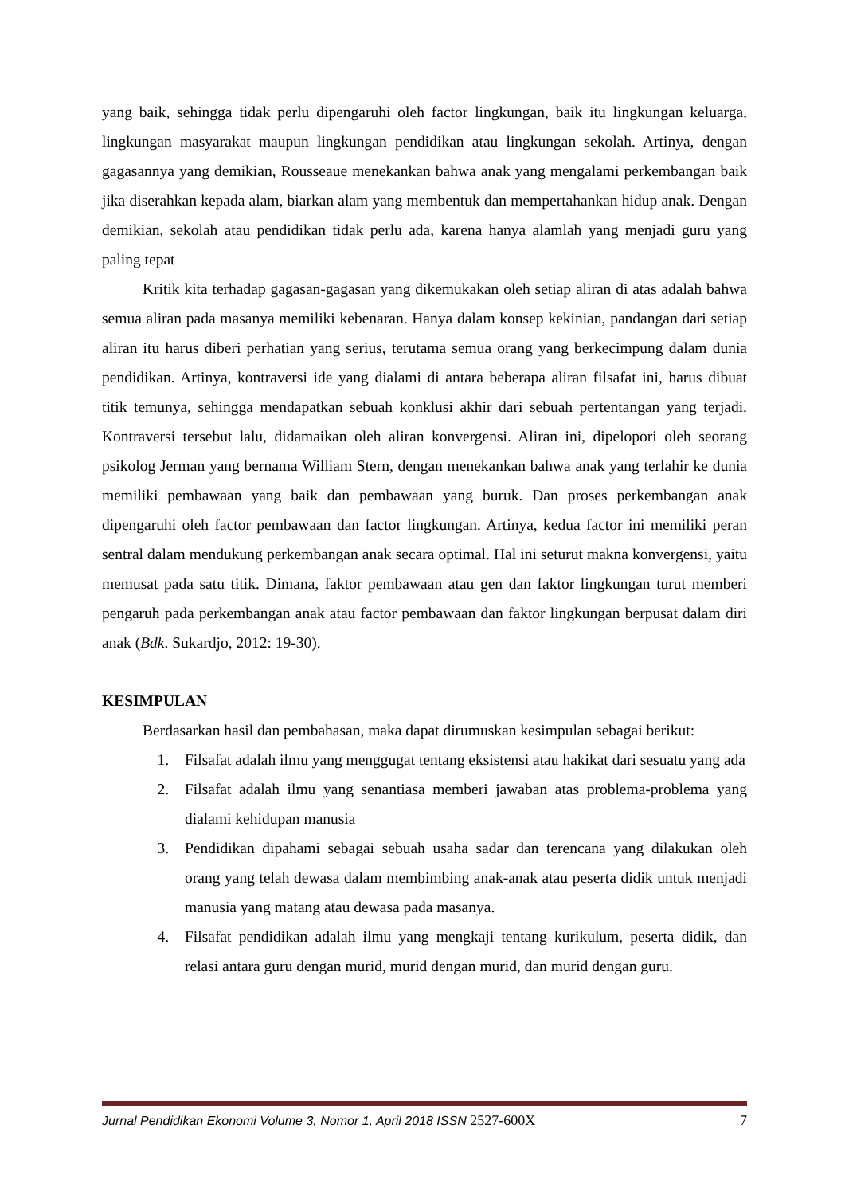yang baik, sehingga tidak perlu dipengaruhi oleh factor lingkungan, baik itu lingkungan keluarga, lingkungan masyarakat maupun lingkungan pendidikan atau lingkungan sekolah. Artinya, dengan gagasannya yang demikian, Rousseaue menekankan bahwa anak yang mengalami perkembangan baik jika diserahkan kepada alam, biarkan alam yang membentuk dan mempertahankan hidup anak. Dengan demikian, sekolah atau pendidikan tidak perlu ada, karena hanya alamlah yang menjadi guru yang paling tepat
Kritik kita terhadap gagasan-gagasan yang dikemukakan oleh setiap aliran di atas adalah bahwa semua aliran pada masanya memiliki kebenaran. Hanya dalam konsep kekinian, pandangan dari setiap aliran itu harus diberi perhatian yang serius, terutama semua orang yang berkecimpung dalam dunia pendidikan. Artinya, kontraversi ide yang dialami di antara beberapa aliran filsafat ini, harus dibuat titik temunya, sehingga mendapatkan sebuah konklusi akhir dari sebuah pertentangan yang terjadi. Kontraversi tersebut lalu, didamaikan oleh aliran konvergensi. Aliran ini, dipelopori oleh seorang psikolog Jerman yang bernama William Stern, dengan menekankan bahwa anak yang terlahir ke dunia memiliki pembawaan yang baik dan pembawaan yang buruk. Dan proses perkembangan anak dipengaruhi oleh factor pembawaan dan factor lingkungan. Artinya, kedua factor ini memiliki peran sentral dalam mendukung perkembangan anak secara optimal. Hal ini seturut makna konvergensi, yaitu memusat pada satu titik. Dimana, faktor pembawaan atau gen dan faktor lingkungan turut memberi pengaruh pada perkembangan anak atau factor pembawaan dan faktor lingkungan berpusat dalam diri anak (Bdk. Sukardjo, 2012: 19-30).
KESIMPULAN
Berdasarkan hasil dan pembahasan, maka dapat dirumuskan kesimpulan sebagai berikut:
1. Filsafat adalah ilmu yang menggugat tentang eksistensi atau hakikat dari sesuatu yang ada
2. Filsafat adalah ilmu yang senantiasa memberi jawaban atas problema-problema yang dialami kehidupan manusia
3. Pendidikan dipahami sebagai sebuah usaha sadar dan terencana yang dilakukan oleh orang yang telah dewasa dalam membimbing anak-anak atau peserta didik untuk menjadi manusia yang matang atau dewasa pada masanya.
4. Filsafat pendidikan adalah ilmu yang mengkaji tentang kurikulum, peserta didik, dan relasi antara guru dengan murid, murid dengan murid, dan murid dengan guru.
Jurnal Pendidikan Ekonomi Volume 3, Nomor 1, April 2018 ISSN 2527-600X 7